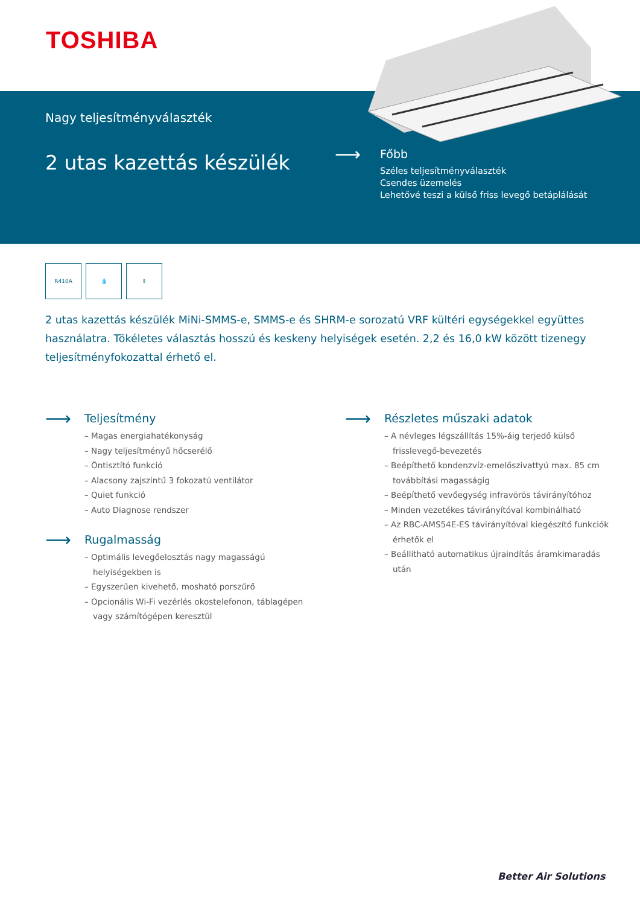TOSHIBA
Nagy teljesítményválaszték
2 utas kazettás készülék ⟶
Főbb
Széles teljesítményválaszték
Csendes üzemelés
Lehetővé teszi a külső friss levegő betáplálását
R410A 💧 ⇕
2 utas kazettás készülék MiNi-SMMS-e, SMMS-e és SHRM-e sorozatú VRF kültéri egységekkel együttes használatra. Tökéletes választás hosszú és keskeny helyiségek esetén. 2,2 és 16,0 kW között tizenegy teljesítményfokozattal érhető el.
⟶ Teljesítmény
– Magas energiahatékonyság
– Nagy teljesítményű hőcserélő
– Öntisztító funkció
– Alacsony zajszintű 3 fokozatú ventilátor
– Quiet funkció
– Auto Diagnose rendszer
⟶ Rugalmasság
– Optimális levegőelosztás nagy magasságú helyiségekben is
– Egyszerűen kivehető, mosható porszűrő
– Opcionális Wi-Fi vezérlés okostelefonon, táblagépen vagy számítógépen keresztül
⟶ Részletes műszaki adatok
– A névleges légszállítás 15%-áig terjedő külső frisslevegő-bevezetés
– Beépíthető kondenzvíz-emelőszivattyú max. 85 cm továbbítási magasságig
– Beépíthető vevőegység infravörös távirányítóhoz
– Minden vezetékes távirányítóval kombinálható
– Az RBC-AMS54E-ES távirányítóval kiegészítő funkciók érhetők el
– Beállítható automatikus újraindítás áramkimaradás után
Better Air Solutions